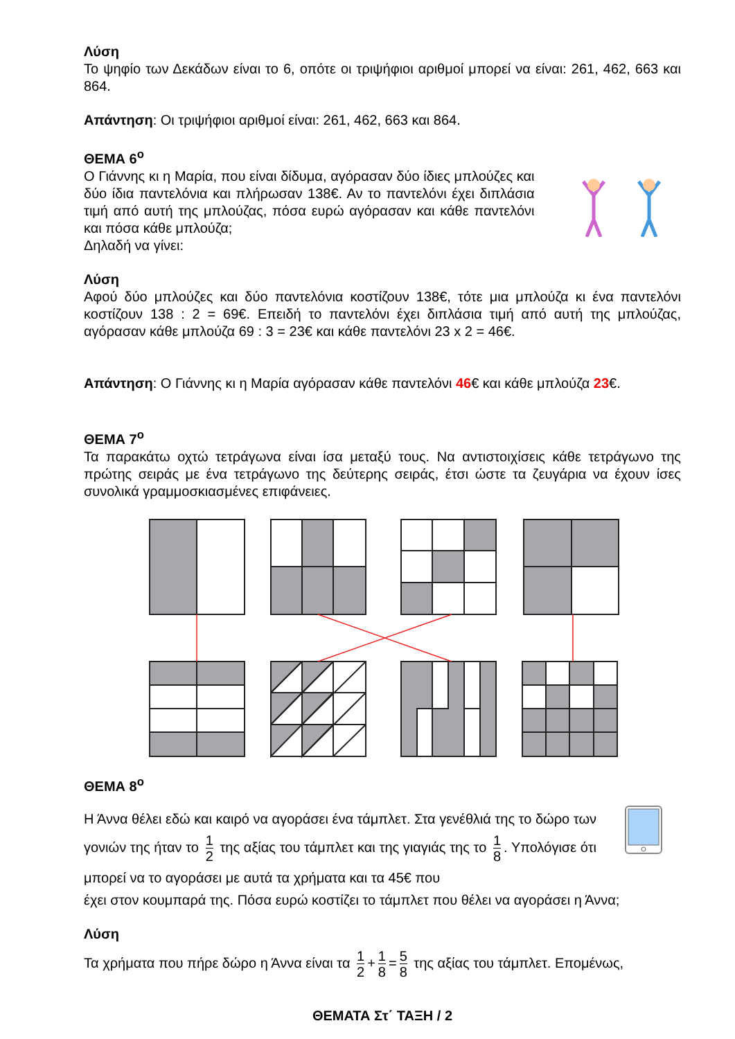Λύση
Το ψηφίο των Δεκάδων είναι το 6, οπότε οι τριψήφιοι αριθμοί μπορεί να είναι: 261, 462, 663 και 864.
Απάντηση: Οι τριψήφιοι αριθμοί είναι: 261, 462, 663 και 864.
ΘΕΜΑ 6<sup>ο</sup>
Ο Γιάννης κι η Μαρία, που είναι δίδυμα, αγόρασαν δύο ίδιες μπλούζες και δύο ίδια παντελόνια και πλήρωσαν 138€. Αν το παντελόνι έχει διπλάσια τιμή από αυτή της μπλούζας, πόσα ευρώ αγόρασαν και κάθε παντελόνι και πόσα κάθε μπλούζα;
Δηλαδή να γίνει:
Λύση
Αφού δύο μπλούζες και δύο παντελόνια κοστίζουν 138€, τότε μια μπλούζα κι ένα παντελόνι κοστίζουν 138 : 2 = 69€. Επειδή το παντελόνι έχει διπλάσια τιμή από αυτή της μπλούζας, αγόρασαν κάθε μπλούζα 69 : 3 = 23€ και κάθε παντελόνι 23 x 2 = 46€.
Απάντηση: Ο Γιάννης κι η Μαρία αγόρασαν κάθε παντελόνι 46€ και κάθε μπλούζα 23€.
ΘΕΜΑ 7<sup>ο</sup>
Τα παρακάτω οχτώ τετράγωνα είναι ίσα μεταξύ τους. Να αντιστοιχίσεις κάθε τετράγωνο της πρώτης σειράς με ένα τετράγωνο της δεύτερης σειράς, έτσι ώστε τα ζευγάρια να έχουν ίσες συνολικά γραμμοσκιασμένες επιφάνειες.
ΘΕΜΑ 8<sup>ο</sup>
Η Άννα θέλει εδώ και καιρό να αγοράσει ένα τάμπλετ. Στα γενέθλιά της το δώρο των γονιών της ήταν το 1 2 της αξίας του τάμπλετ και της γιαγιάς της το 1 8. Υπολόγισε ότι μπορεί να το αγοράσει με αυτά τα χρήματα και τα 45€ που
έχει στον κουμπαρά της. Πόσα ευρώ κοστίζει το τάμπλετ που θέλει να αγοράσει η Άννα;
Λύση
Τα χρήματα που πήρε δώρο η Άννα είναι τα 1 2 + 1 8 = 5 8 της αξίας του τάμπλετ. Επομένως,
ΘΕΜΑΤΑ Στ΄ ΤΑΞΗ / 2